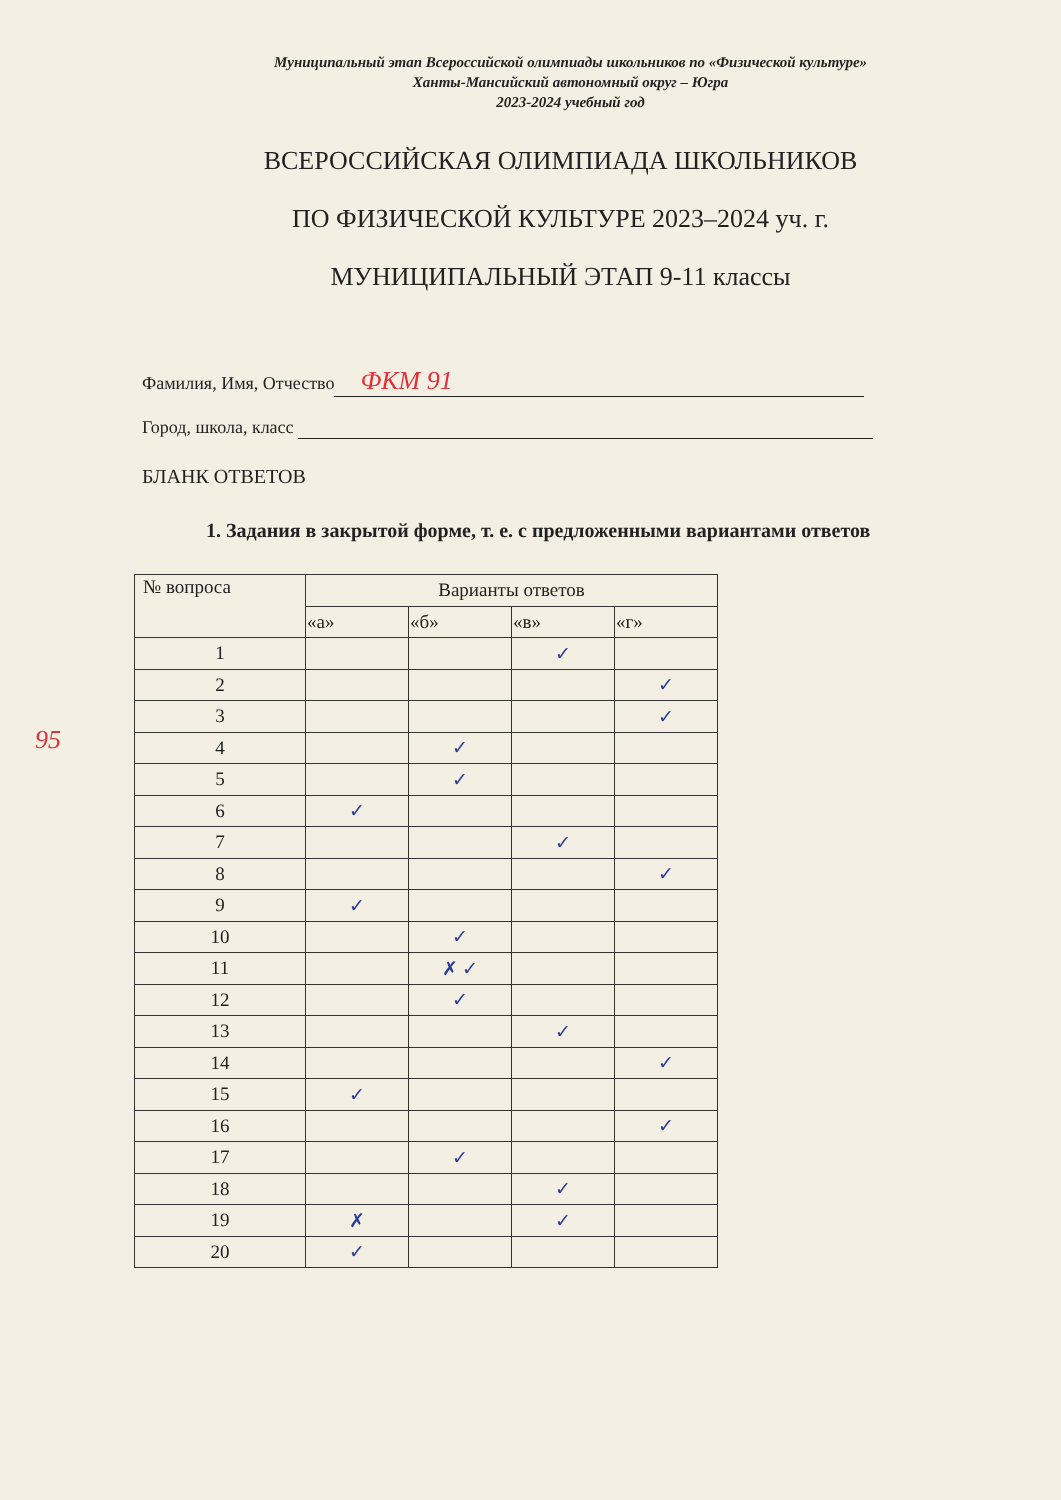Муниципальный этап Всероссийской олимпиады школьников по «Физической культуре»
Ханты-Мансийский автономный округ – Югра
2023-2024 учебный год
ВСЕРОССИЙСКАЯ ОЛИМПИАДА ШКОЛЬНИКОВ
ПО ФИЗИЧЕСКОЙ КУЛЬТУРЕ 2023–2024 уч. г.
МУНИЦИПАЛЬНЫЙ ЭТАП 9-11 классы
Фамилия, Имя, Отчество ФКМ 91
Город, школа, класс
БЛАНК ОТВЕТОВ
1. Задания в закрытой форме, т. е. с предложенными вариантами ответов
95
| № вопроса | Варианты ответов | | | |
| --- | --- | --- | --- | --- |
| | «а» | «б» | «в» | «г» |
| 1 | | | ✓ | |
| 2 | | | | ✓ |
| 3 | | | | ✓ |
| 4 | | ✓ | | |
| 5 | | ✓ | | |
| 6 | ✓ | | | |
| 7 | | | ✓ | |
| 8 | | | | ✓ |
| 9 | ✓ | | | |
| 10 | | ✓ | | |
| 11 | | ✗ ✓ | | |
| 12 | | ✓ | | |
| 13 | | | ✓ | |
| 14 | | | | ✓ |
| 15 | ✓ | | | |
| 16 | | | | ✓ |
| 17 | | ✓ | | |
| 18 | | | ✓ | |
| 19 | ✗ | | ✓ | |
| 20 | ✓ | | | |